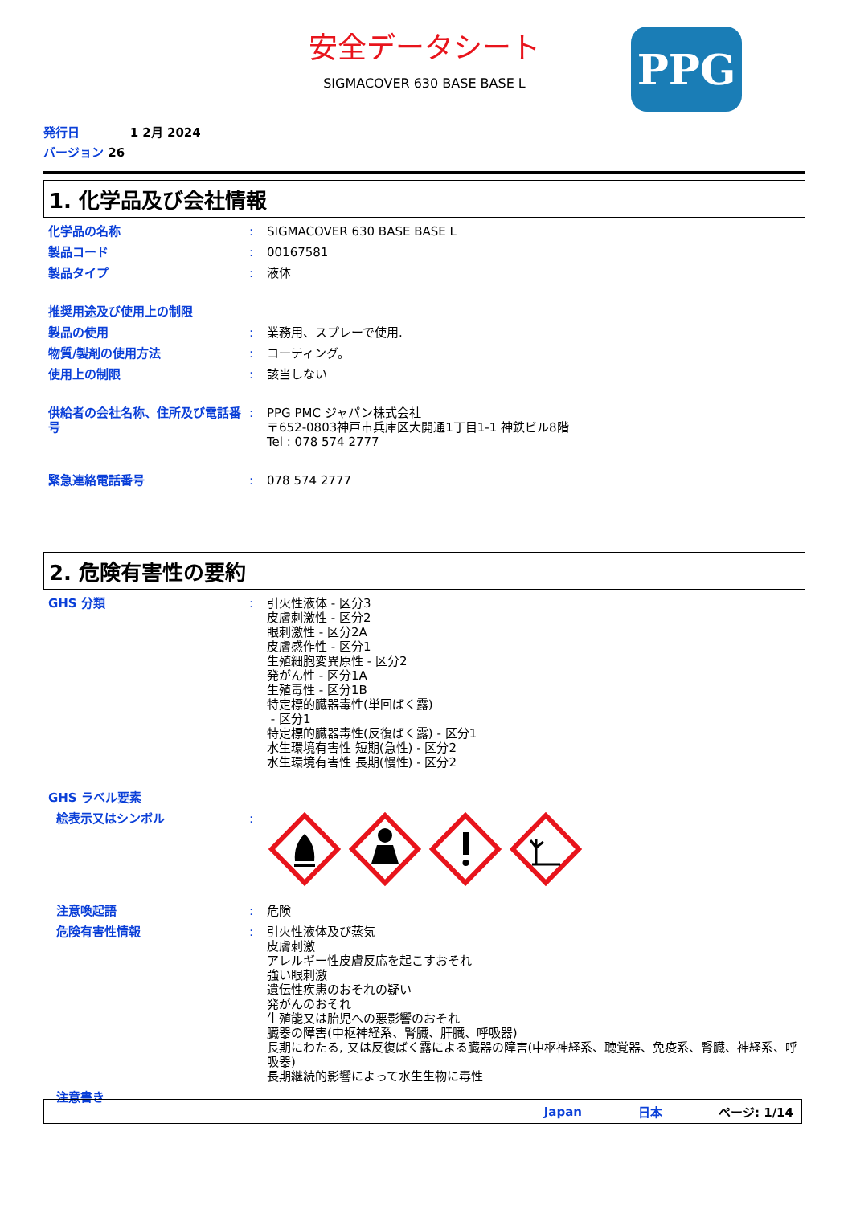PPG
安全データシート
SIGMACOVER 630 BASE BASE L
発行日 1 2月 2024
バージョン 26
1. 化学品及び会社情報
化学品の名称 : SIGMACOVER 630 BASE BASE L
製品コード : 00167581
製品タイプ : 液体
推奨用途及び使用上の制限
製品の使用 : 業務用、スプレーで使用.
物質/製剤の使用方法 : コーティング。
使用上の制限 : 該当しない
供給者の会社名称、住所及び電話番号
: PPG PMC ジャパン株式会社
〒652-0803神戸市兵庫区大開通1丁目1-1 神鉄ビル8階
Tel : 078 574 2777
緊急連絡電話番号 : 078 574 2777
2. 危険有害性の要約
GHS 分類 : 引火性液体 - 区分3
皮膚刺激性 - 区分2
眼刺激性 - 区分2A
皮膚感作性 - 区分1
生殖細胞変異原性 - 区分2
発がん性 - 区分1A
生殖毒性 - 区分1B
特定標的臓器毒性(単回ばく露)
- 区分1
特定標的臓器毒性(反復ばく露) - 区分1
水生環境有害性 短期(急性) - 区分2
水生環境有害性 長期(慢性) - 区分2
GHS ラベル要素
絵表示又はシンボル :
注意喚起語 : 危険
危険有害性情報 : 引火性液体及び蒸気
皮膚刺激
アレルギー性皮膚反応を起こすおそれ
強い眼刺激
遺伝性疾患のおそれの疑い
発がんのおそれ
生殖能又は胎児への悪影響のおそれ
臓器の障害(中枢神経系、腎臓、肝臓、呼吸器)
長期にわたる, 又は反復ばく露による臓器の障害(中枢神経系、聴覚器、免疫系、腎臓、神経系、呼吸器)
長期継続的影響によって水生生物に毒性
注意書き
Japan 日本 ページ: 1/14